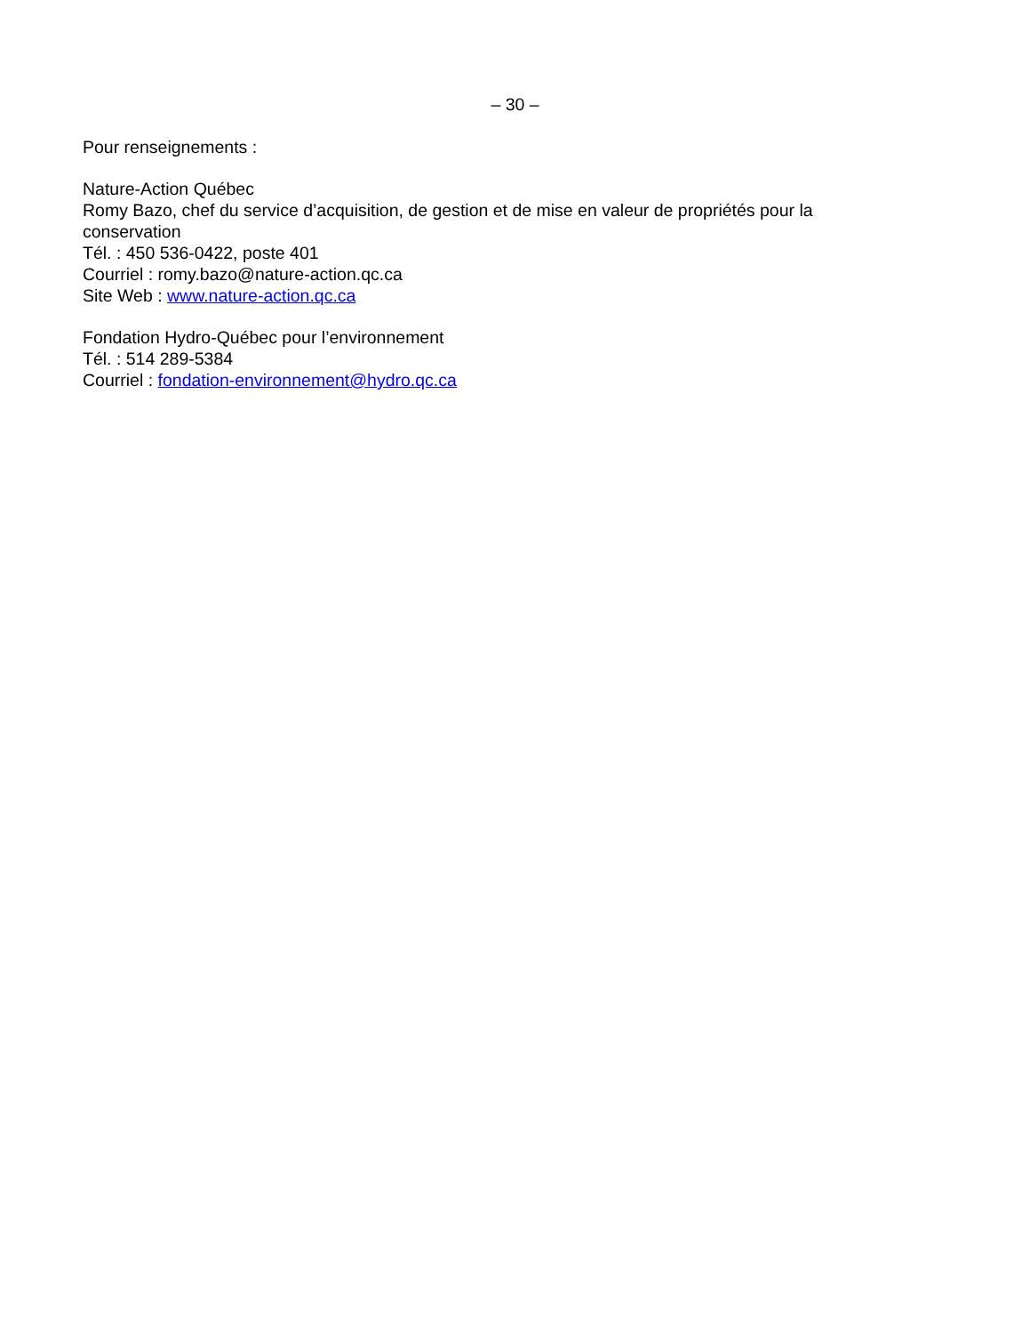– 30 –
Pour renseignements :
Nature-Action Québec
Romy Bazo, chef du service d’acquisition, de gestion et de mise en valeur de propriétés pour la conservation
Tél. : 450 536-0422, poste 401
Courriel : romy.bazo@nature-action.qc.ca
Site Web : www.nature-action.qc.ca
Fondation Hydro-Québec pour l’environnement
Tél. : 514 289-5384
Courriel : fondation-environnement@hydro.qc.ca